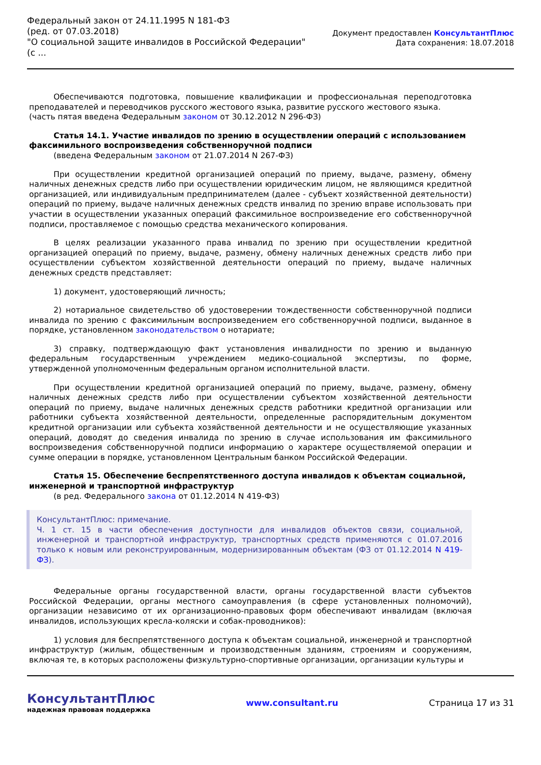Федеральный закон от 24.11.1995 N 181-ФЗ
(ред. от 07.03.2018)
"О социальной защите инвалидов в Российской Федерации"
(с ...
Документ предоставлен КонсультантПлюс
Дата сохранения: 18.07.2018
Обеспечиваются подготовка, повышение квалификации и профессиональная переподготовка преподавателей и переводчиков русского жестового языка, развитие русского жестового языка.
(часть пятая введена Федеральным законом от 30.12.2012 N 296-ФЗ)
Статья 14.1. Участие инвалидов по зрению в осуществлении операций с использованием факсимильного воспроизведения собственноручной подписи
(введена Федеральным законом от 21.07.2014 N 267-ФЗ)
При осуществлении кредитной организацией операций по приему, выдаче, размену, обмену наличных денежных средств либо при осуществлении юридическим лицом, не являющимся кредитной организацией, или индивидуальным предпринимателем (далее - субъект хозяйственной деятельности) операций по приему, выдаче наличных денежных средств инвалид по зрению вправе использовать при участии в осуществлении указанных операций факсимильное воспроизведение его собственноручной подписи, проставляемое с помощью средства механического копирования.
В целях реализации указанного права инвалид по зрению при осуществлении кредитной организацией операций по приему, выдаче, размену, обмену наличных денежных средств либо при осуществлении субъектом хозяйственной деятельности операций по приему, выдаче наличных денежных средств представляет:
1) документ, удостоверяющий личность;
2) нотариальное свидетельство об удостоверении тождественности собственноручной подписи инвалида по зрению с факсимильным воспроизведением его собственноручной подписи, выданное в порядке, установленном законодательством о нотариате;
3) справку, подтверждающую факт установления инвалидности по зрению и выданную федеральным государственным учреждением медико-социальной экспертизы, по форме, утвержденной уполномоченным федеральным органом исполнительной власти.
При осуществлении кредитной организацией операций по приему, выдаче, размену, обмену наличных денежных средств либо при осуществлении субъектом хозяйственной деятельности операций по приему, выдаче наличных денежных средств работники кредитной организации или работники субъекта хозяйственной деятельности, определенные распорядительным документом кредитной организации или субъекта хозяйственной деятельности и не осуществляющие указанных операций, доводят до сведения инвалида по зрению в случае использования им факсимильного воспроизведения собственноручной подписи информацию о характере осуществляемой операции и сумме операции в порядке, установленном Центральным банком Российской Федерации.
Статья 15. Обеспечение беспрепятственного доступа инвалидов к объектам социальной, инженерной и транспортной инфраструктур
(в ред. Федерального закона от 01.12.2014 N 419-ФЗ)
КонсультантПлюс: примечание.
Ч. 1 ст. 15 в части обеспечения доступности для инвалидов объектов связи, социальной, инженерной и транспортной инфраструктур, транспортных средств применяются с 01.07.2016 только к новым или реконструированным, модернизированным объектам (ФЗ от 01.12.2014 N 419-ФЗ).
Федеральные органы государственной власти, органы государственной власти субъектов Российской Федерации, органы местного самоуправления (в сфере установленных полномочий), организации независимо от их организационно-правовых форм обеспечивают инвалидам (включая инвалидов, использующих кресла-коляски и собак-проводников):
1) условия для беспрепятственного доступа к объектам социальной, инженерной и транспортной инфраструктур (жилым, общественным и производственным зданиям, строениям и сооружениям, включая те, в которых расположены физкультурно-спортивные организации, организации культуры и
КонсультантПлюс
надежная правовая поддержка
www.consultant.ru Страница 17 из 31